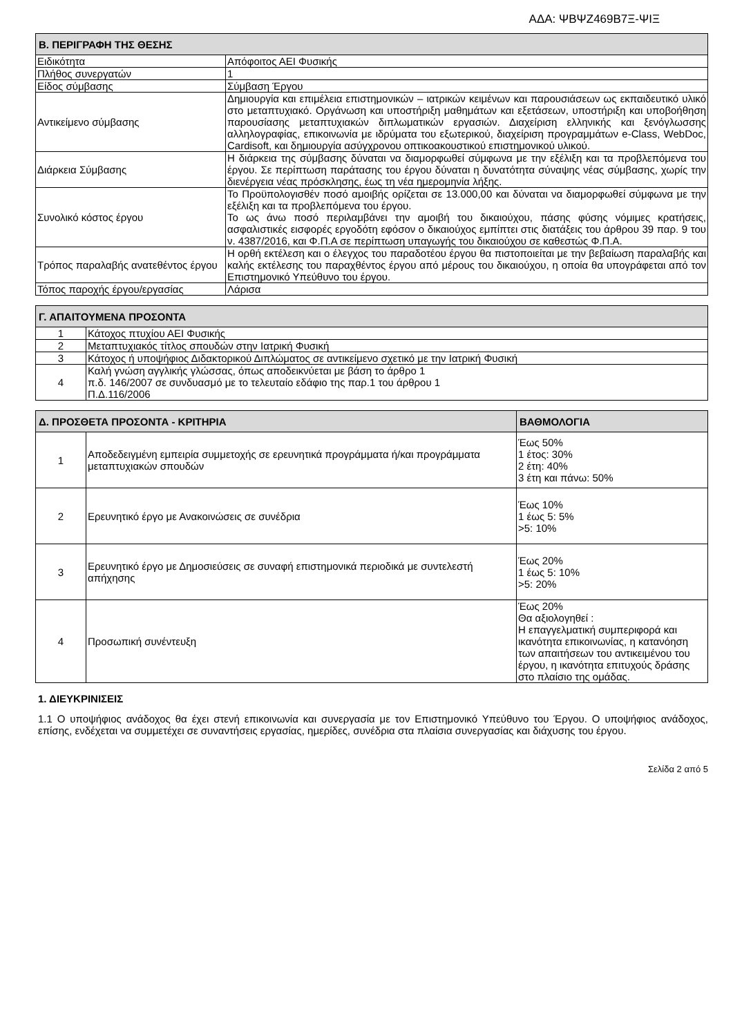ΑΔΑ: ΨΒΨΖ469Β7Ξ-ΨΙΞ
| Β. ΠΕΡΙΓΡΑΦΗ ΤΗΣ ΘΕΣΗΣ | |
| --- | --- |
| Ειδικότητα | Απόφοιτος ΑΕΙ Φυσικής |
| Πλήθος συνεργατών | 1 |
| Είδος σύμβασης | Σύμβαση Έργου |
| Αντικείμενο σύμβασης | Δημιουργία και επιμέλεια επιστημονικών – ιατρικών κειμένων και παρουσιάσεων ως εκπαιδευτικό υλικό στο μεταπτυχιακό. Οργάνωση και υποστήριξη μαθημάτων και εξετάσεων, υποστήριξη και υποβοήθηση παρουσίασης μεταπτυχιακών διπλωματικών εργασιών. Διαχείριση ελληνικής και ξενόγλωσσης αλληλογραφίας, επικοινωνία με ιδρύματα του εξωτερικού, διαχείριση προγραμμάτων e-Class, WebDoc, Cardisoft, και δημιουργία ασύγχρονου οπτικοακουστικού επιστημονικού υλικού. |
| Διάρκεια Σύμβασης | Η διάρκεια της σύμβασης δύναται να διαμορφωθεί σύμφωνα με την εξέλιξη και τα προβλεπόμενα του έργου. Σε περίπτωση παράτασης του έργου δύναται η δυνατότητα σύναψης νέας σύμβασης, χωρίς την διενέργεια νέας πρόσκλησης, έως τη νέα ημερομηνία λήξης. |
| Συνολικό κόστος έργου | Το Προϋπολογισθέν ποσό αμοιβής ορίζεται σε 13.000,00 και δύναται να διαμορφωθεί σύμφωνα με την εξέλιξη και τα προβλεπόμενα του έργου. Το ως άνω ποσό περιλαμβάνει την αμοιβή του δικαιούχου, πάσης φύσης νόμιμες κρατήσεις, ασφαλιστικές εισφορές εργοδότη εφόσον ο δικαιούχος εμπίπτει στις διατάξεις του άρθρου 39 παρ. 9 του ν. 4387/2016, και Φ.Π.Α σε περίπτωση υπαγωγής του δικαιούχου σε καθεστώς Φ.Π.Α. |
| Τρόπος παραλαβής ανατεθέντος έργου | Η ορθή εκτέλεση και ο έλεγχος του παραδοτέου έργου θα πιστοποιείται με την βεβαίωση παραλαβής και καλής εκτέλεσης του παραχθέντος έργου από μέρους του δικαιούχου, η οποία θα υπογράφεται από τον Επιστημονικό Υπεύθυνο του έργου. |
| Τόπος παροχής έργου/εργασίας | Λάρισα |
| Γ. ΑΠΑΙΤΟΥΜΕΝΑ ΠΡΟΣΟΝΤΑ | |
| --- | --- |
| 1 | Κάτοχος πτυχίου ΑΕΙ Φυσικής |
| 2 | Μεταπτυχιακός τίτλος σπουδών στην Ιατρική Φυσική |
| 3 | Κάτοχος ή υποψήφιος Διδακτορικού Διπλώματος σε αντικείμενο σχετικό με την Ιατρική Φυσική |
| 4 | Καλή γνώση αγγλικής γλώσσας, όπως αποδεικνύεται με βάση το άρθρο 1 π.δ. 146/2007 σε συνδυασμό με το τελευταίο εδάφιο της παρ.1 του άρθρου 1 Π.Δ.116/2006 |
| Δ. ΠΡΟΣΘΕΤΑ ΠΡΟΣΟΝΤΑ - ΚΡΙΤΗΡΙΑ | | ΒΑΘΜΟΛΟΓΙΑ |
| --- | --- | --- |
| 1 | Αποδεδειγμένη εμπειρία συμμετοχής σε ερευνητικά προγράμματα ή/και προγράμματα μεταπτυχιακών σπουδών | Έως 50% 1 έτος: 30% 2 έτη: 40% 3 έτη και πάνω: 50% |
| 2 | Ερευνητικό έργο με Ανακοινώσεις σε συνέδρια | Έως 10% 1 έως 5: 5% >5: 10% |
| 3 | Ερευνητικό έργο με Δημοσιεύσεις σε συναφή επιστημονικά περιοδικά με συντελεστή απήχησης | Έως 20% 1 έως 5: 10% >5: 20% |
| 4 | Προσωπική συνέντευξη | Έως 20% Θα αξιολογηθεί : Η επαγγελματική συμπεριφορά και ικανότητα επικοινωνίας, η κατανόηση των απαιτήσεων του αντικειμένου του έργου, η ικανότητα επιτυχούς δράσης στο πλαίσιο της ομάδας. |
1. ΔΙΕΥΚΡΙΝΙΣΕΙΣ
1.1 Ο υποψήφιος ανάδοχος θα έχει στενή επικοινωνία και συνεργασία με τον Επιστημονικό Υπεύθυνο του Έργου. Ο υποψήφιος ανάδοχος, επίσης, ενδέχεται να συμμετέχει σε συναντήσεις εργασίας, ημερίδες, συνέδρια στα πλαίσια συνεργασίας και διάχυσης του έργου.
Σελίδα 2 από 5